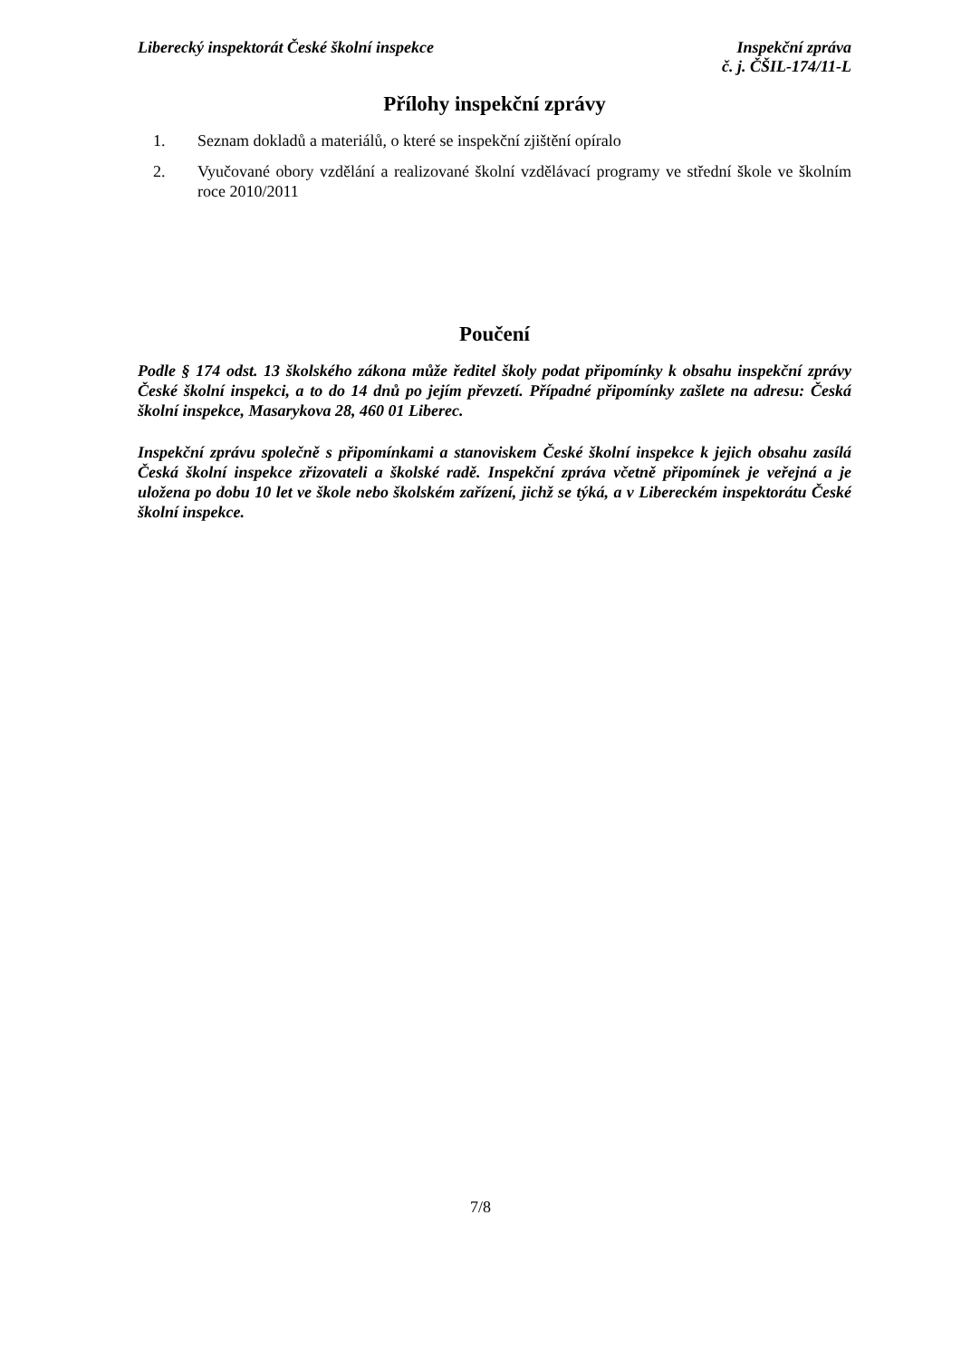Liberecký inspektorát České školní inspekce
Inspekční zpráva
č. j. ČŠIL-174/11-L
Přílohy inspekční zprávy
1. Seznam dokladů a materiálů, o které se inspekční zjištění opíralo
2. Vyučované obory vzdělání a realizované školní vzdělávací programy ve střední škole ve školním roce 2010/2011
Poučení
Podle § 174 odst. 13 školského zákona může ředitel školy podat připomínky k obsahu inspekční zprávy České školní inspekci, a to do 14 dnů po jejím převzetí. Případné připomínky zašlete na adresu: Česká školní inspekce, Masarykova 28, 460 01 Liberec.
Inspekční zprávu společně s připomínkami a stanoviskem České školní inspekce k jejich obsahu zasílá Česká školní inspekce zřizovateli a školské radě. Inspekční zpráva včetně připomínek je veřejná a je uložena po dobu 10 let ve škole nebo školském zařízení, jichž se týká, a v Libereckém inspektorátu České školní inspekce.
7/8